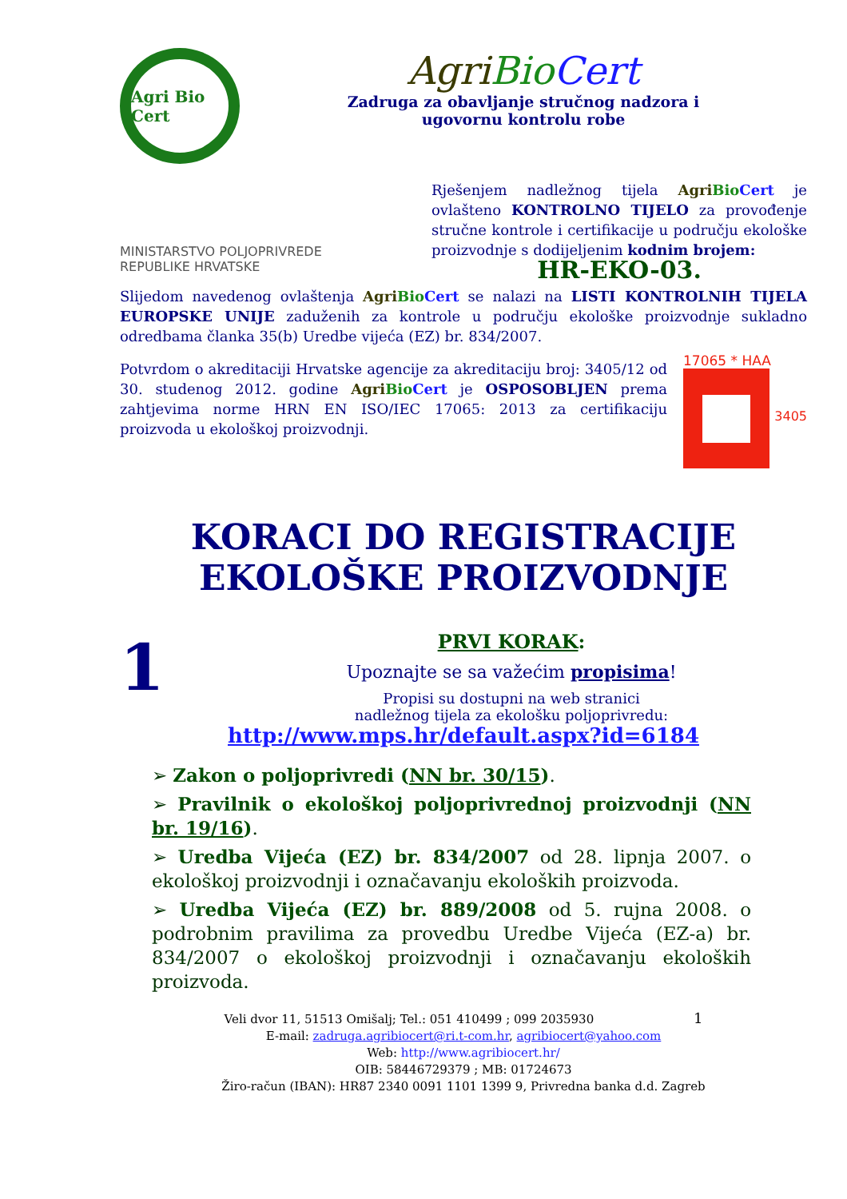Agri Bio Cert
AgriBio Cert
Zadruga za obavljanje stručnog nadzora i
ugovornu kontrolu robe
MINISTARSTVO POLJOPRIVREDE
REPUBLIKE HRVATSKE
Rješenjem nadležnog tijela Agri Bio Cert je ovlašteno KONTROLNO TIJELO za provođenje stručne kontrole i certifikacije u području ekološke proizvodnje s dodijeljenim kodnim brojem:
HR-EKO-03.
Slijedom navedenog ovlaštenja Agri Bio Cert se nalazi na LISTI KONTROLNIH TIJELA EUROPSKE UNIJE zaduženih za kontrole u području ekološke proizvodnje sukladno odredbama članka 35(b) Uredbe vijeća (EZ) br. 834/2007.
Potvrdom o akreditaciji Hrvatske agencije za akreditaciju broj: 3405/12 od 30. studenog 2012. godine Agri Bio Cert je OSPOSOBLJEN prema zahtjevima norme HRN EN ISO/IEC 17065: 2013 za certifikaciju proizvoda u ekološkoj proizvodnji.
17065 * HAA
3405
KORACI DO REGISTRACIJE
EKOLOŠKE PROIZVODNJE
1
PRVI KORAK:
Upoznajte se sa važećim propisima!
Propisi su dostupni na web stranici
nadležnog tijela za ekološku poljoprivredu:
http://www.mps.hr/default.aspx?id=6184
➢ Zakon o poljoprivredi (NN br. 30/15).
➢ Pravilnik o ekološkoj poljoprivrednoj proizvodnji (NN br. 19/16).
➢ Uredba Vijeća (EZ) br. 834/2007 od 28. lipnja 2007. o ekološkoj proizvodnji i označavanju ekoloških proizvoda.
➢ Uredba Vijeća (EZ) br. 889/2008 od 5. rujna 2008. o podrobnim pravilima za provedbu Uredbe Vijeća (EZ-a) br. 834/2007 o ekološkoj proizvodnji i označavanju ekoloških proizvoda.
Veli dvor 11, 51513 Omišalj; Tel.: 051 410499 ; 099 2035930 1
E-mail: zadruga.agribiocert@ri.t-com.hr, agribiocert@yahoo.com
Web: http://www.agribiocert.hr/
OIB: 58446729379 ; MB: 01724673
Žiro-račun (IBAN): HR87 2340 0091 1101 1399 9, Privredna banka d.d. Zagreb